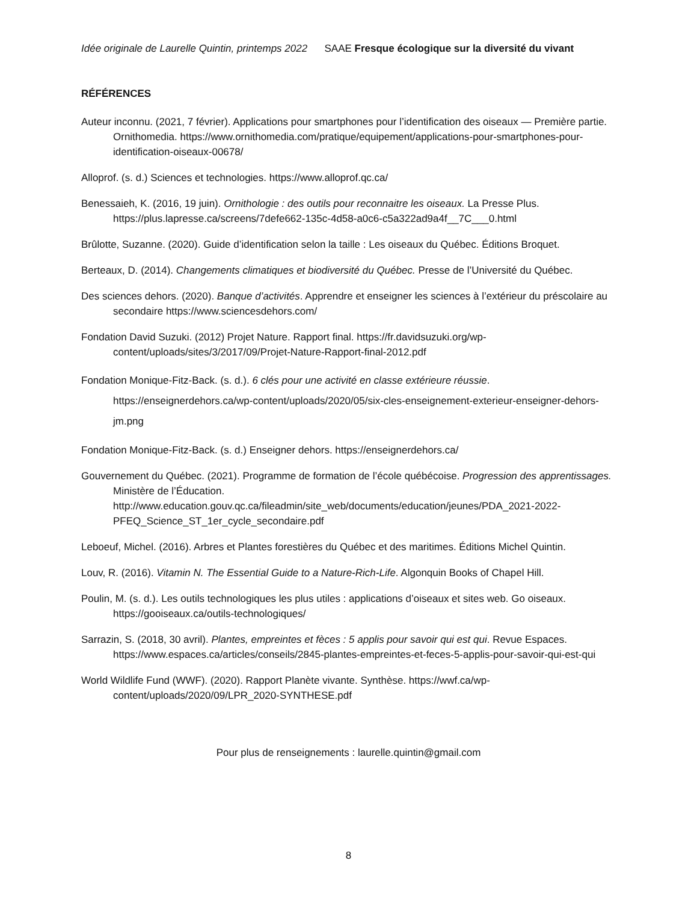Idée originale de Laurelle Quintin, printemps 2022 SAAE Fresque écologique sur la diversité du vivant
RÉFÉRENCES
Auteur inconnu. (2021, 7 février). Applications pour smartphones pour l’identification des oiseaux — Première partie. Ornithomedia. https://www.ornithomedia.com/pratique/equipement/applications-pour-smartphones-pour-identification-oiseaux-00678/
Alloprof. (s. d.) Sciences et technologies. https://www.alloprof.qc.ca/
Benessaieh, K. (2016, 19 juin). Ornithologie : des outils pour reconnaitre les oiseaux. La Presse Plus. https://plus.lapresse.ca/screens/7defe662-135c-4d58-a0c6-c5a322ad9a4f__7C___0.html
Brûlotte, Suzanne. (2020). Guide d’identification selon la taille : Les oiseaux du Québec. Éditions Broquet.
Berteaux, D. (2014). Changements climatiques et biodiversité du Québec. Presse de l’Université du Québec.
Des sciences dehors. (2020). Banque d’activités. Apprendre et enseigner les sciences à l’extérieur du préscolaire au secondaire https://www.sciencesdehors.com/
Fondation David Suzuki. (2012) Projet Nature. Rapport final. https://fr.davidsuzuki.org/wp-content/uploads/sites/3/2017/09/Projet-Nature-Rapport-final-2012.pdf
Fondation Monique-Fitz-Back. (s. d.). 6 clés pour une activité en classe extérieure réussie. https://enseignerdehors.ca/wp-content/uploads/2020/05/six-cles-enseignement-exterieur-enseigner-dehors-jm.png
Fondation Monique-Fitz-Back. (s. d.) Enseigner dehors. https://enseignerdehors.ca/
Gouvernement du Québec. (2021). Programme de formation de l’école québécoise. Progression des apprentissages. Ministère de l’Éducation. http://www.education.gouv.qc.ca/fileadmin/site_web/documents/education/jeunes/PDA_2021-2022-PFEQ_Science_ST_1er_cycle_secondaire.pdf
Leboeuf, Michel. (2016). Arbres et Plantes forestières du Québec et des maritimes. Éditions Michel Quintin.
Louv, R. (2016). Vitamin N. The Essential Guide to a Nature-Rich-Life. Algonquin Books of Chapel Hill.
Poulin, M. (s. d.). Les outils technologiques les plus utiles : applications d’oiseaux et sites web. Go oiseaux. https://gooiseaux.ca/outils-technologiques/
Sarrazin, S. (2018, 30 avril). Plantes, empreintes et fèces : 5 applis pour savoir qui est qui. Revue Espaces. https://www.espaces.ca/articles/conseils/2845-plantes-empreintes-et-feces-5-applis-pour-savoir-qui-est-qui
World Wildlife Fund (WWF). (2020). Rapport Planète vivante. Synthèse. https://wwf.ca/wp-content/uploads/2020/09/LPR_2020-SYNTHESE.pdf
Pour plus de renseignements : laurelle.quintin@gmail.com
8